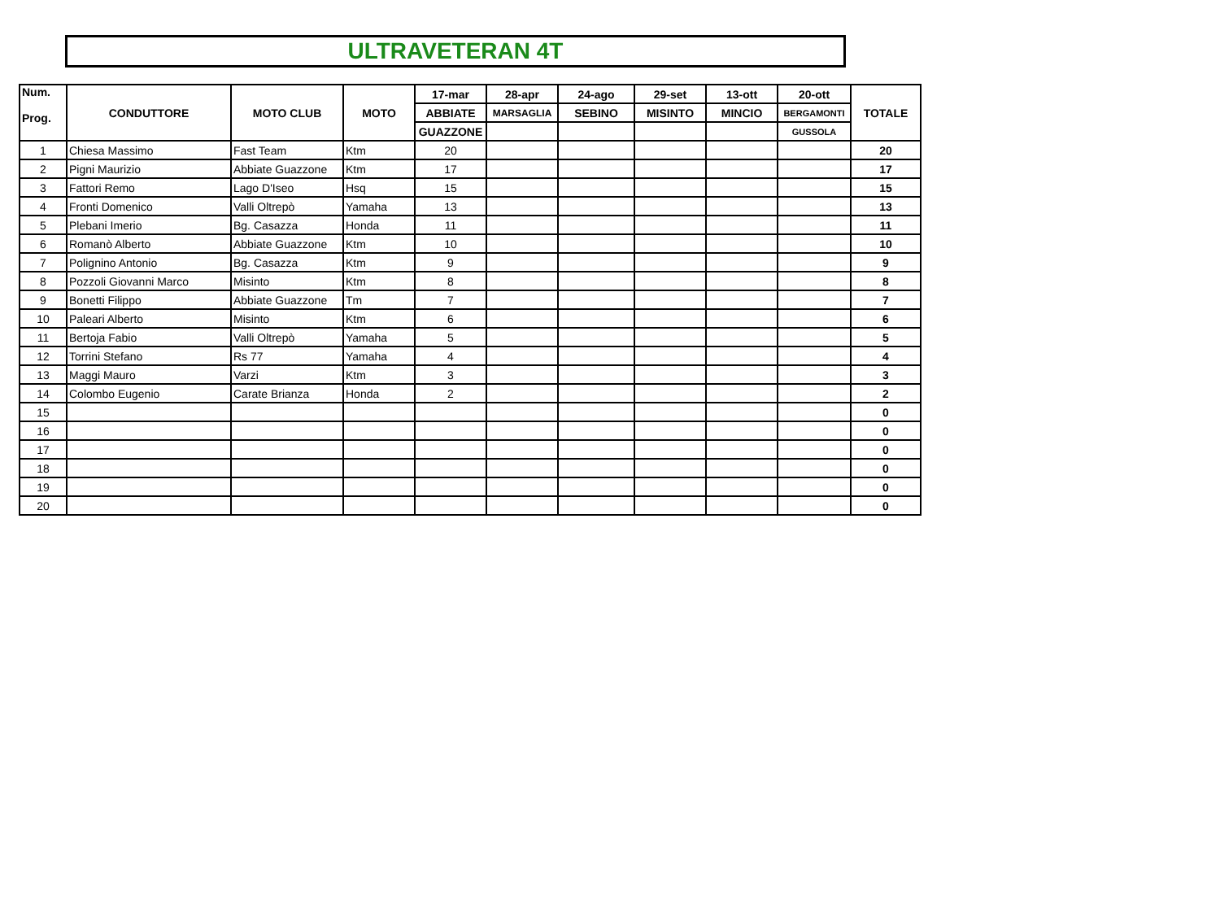ULTRAVETERAN 4T
| Num. Prog. | CONDUTTORE | MOTO CLUB | MOTO | 17-mar | 28-apr | 24-ago | 29-set | 13-ott | 20-ott | TOTALE |
| --- | --- | --- | --- | --- | --- | --- | --- | --- | --- | --- |
| | | | | ABBIATE | MARSAGLIA | SEBINO | MISINTO | MINCIO | BERGAMONTI | |
| | | | | GUAZZONE | | | | | GUSSOLA | |
| 1 | Chiesa Massimo | Fast Team | Ktm | 20 | | | | | | 20 |
| 2 | Pigni Maurizio | Abbiate Guazzone | Ktm | 17 | | | | | | 17 |
| 3 | Fattori Remo | Lago D'Iseo | Hsq | 15 | | | | | | 15 |
| 4 | Fronti Domenico | Valli Oltrepò | Yamaha | 13 | | | | | | 13 |
| 5 | Plebani Imerio | Bg. Casazza | Honda | 11 | | | | | | 11 |
| 6 | Romanò Alberto | Abbiate Guazzone | Ktm | 10 | | | | | | 10 |
| 7 | Polignino Antonio | Bg. Casazza | Ktm | 9 | | | | | | 9 |
| 8 | Pozzoli Giovanni Marco | Misinto | Ktm | 8 | | | | | | 8 |
| 9 | Bonetti Filippo | Abbiate Guazzone | Tm | 7 | | | | | | 7 |
| 10 | Paleari Alberto | Misinto | Ktm | 6 | | | | | | 6 |
| 11 | Bertoja Fabio | Valli Oltrepò | Yamaha | 5 | | | | | | 5 |
| 12 | Torrini Stefano | Rs 77 | Yamaha | 4 | | | | | | 4 |
| 13 | Maggi Mauro | Varzi | Ktm | 3 | | | | | | 3 |
| 14 | Colombo Eugenio | Carate Brianza | Honda | 2 | | | | | | 2 |
| 15 | | | | | | | | | | 0 |
| 16 | | | | | | | | | | 0 |
| 17 | | | | | | | | | | 0 |
| 18 | | | | | | | | | | 0 |
| 19 | | | | | | | | | | 0 |
| 20 | | | | | | | | | | 0 |